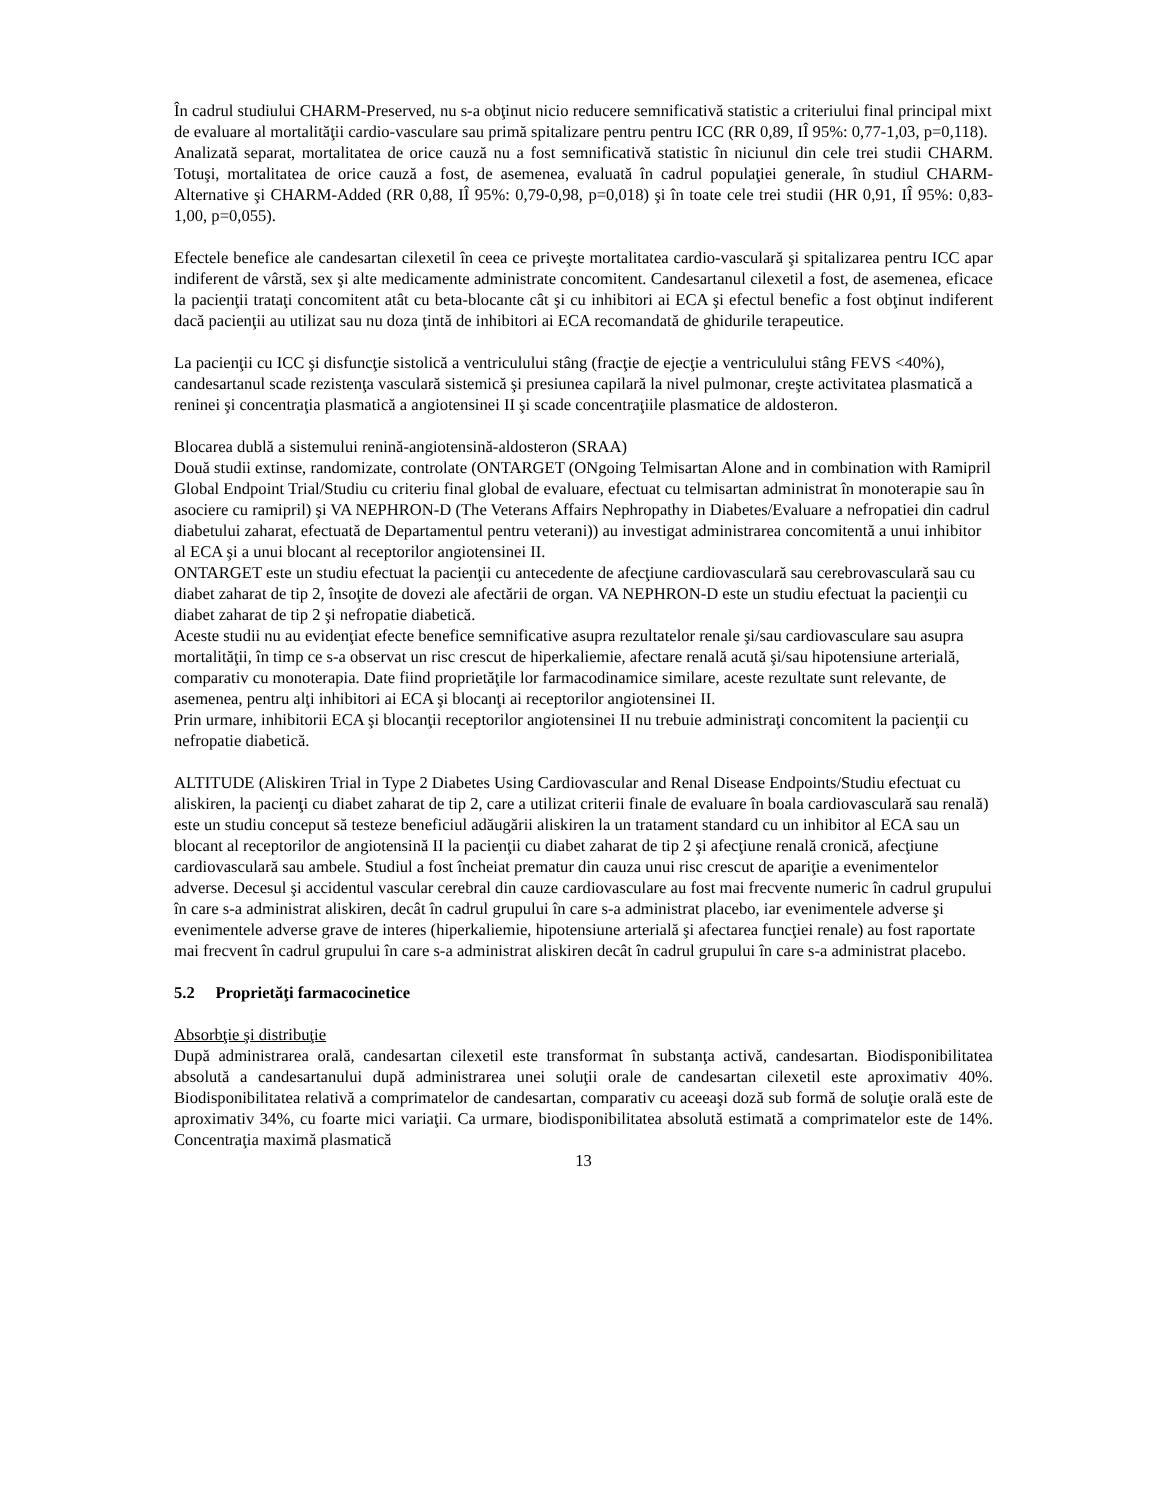În cadrul studiului CHARM-Preserved, nu s-a obţinut nicio reducere semnificativă statistic a criteriului final principal mixt de evaluare al mortalităţii cardio-vasculare sau primă spitalizare pentru pentru ICC (RR 0,89, IÎ 95%: 0,77-1,03, p=0,118).
Analizată separat, mortalitatea de orice cauză nu a fost semnificativă statistic în niciunul din cele trei studii CHARM. Totuşi, mortalitatea de orice cauză a fost, de asemenea, evaluată în cadrul populaţiei generale, în studiul CHARM-Alternative şi CHARM-Added (RR 0,88, IÎ 95%: 0,79-0,98, p=0,018) şi în toate cele trei studii (HR 0,91, IÎ 95%: 0,83-1,00, p=0,055).
Efectele benefice ale candesartan cilexetil în ceea ce priveşte mortalitatea cardio-vasculară şi spitalizarea pentru ICC apar indiferent de vârstă, sex şi alte medicamente administrate concomitent. Candesartanul cilexetil a fost, de asemenea, eficace la pacienţii trataţi concomitent atât cu beta-blocante cât şi cu inhibitori ai ECA şi efectul benefic a fost obţinut indiferent dacă pacienţii au utilizat sau nu doza ţintă de inhibitori ai ECA recomandată de ghidurile terapeutice.
La pacienţii cu ICC şi disfuncţie sistolică a ventriculului stâng (fracţie de ejecţie a ventriculului stâng FEVS <40%), candesartanul scade rezistenţa vasculară sistemică şi presiunea capilară la nivel pulmonar, creşte activitatea plasmatică a reninei şi concentraţia plasmatică a angiotensinei II şi scade concentraţiile plasmatice de aldosteron.
Blocarea dublă a sistemului renină-angiotensină-aldosteron (SRAA)
Două studii extinse, randomizate, controlate (ONTARGET (ONgoing Telmisartan Alone and in combination with Ramipril Global Endpoint Trial/Studiu cu criteriu final global de evaluare, efectuat cu telmisartan administrat în monoterapie sau în asociere cu ramipril) şi VA NEPHRON-D (The Veterans Affairs Nephropathy in Diabetes/Evaluare a nefropatiei din cadrul diabetului zaharat, efectuată de Departamentul pentru veterani)) au investigat administrarea concomitentă a unui inhibitor al ECA şi a unui blocant al receptorilor angiotensinei II.
ONTARGET este un studiu efectuat la pacienţii cu antecedente de afecţiune cardiovasculară sau cerebrovasculară sau cu diabet zaharat de tip 2, însoţite de dovezi ale afectării de organ. VA NEPHRON-D este un studiu efectuat la pacienţii cu diabet zaharat de tip 2 şi nefropatie diabetică.
Aceste studii nu au evidenţiat efecte benefice semnificative asupra rezultatelor renale şi/sau cardiovasculare sau asupra mortalităţii, în timp ce s-a observat un risc crescut de hiperkaliemie, afectare renală acută şi/sau hipotensiune arterială, comparativ cu monoterapia. Date fiind proprietăţile lor farmacodinamice similare, aceste rezultate sunt relevante, de asemenea, pentru alţi inhibitori ai ECA şi blocanţi ai receptorilor angiotensinei II.
Prin urmare, inhibitorii ECA şi blocanţii receptorilor angiotensinei II nu trebuie administraţi concomitent la pacienţii cu nefropatie diabetică.
ALTITUDE (Aliskiren Trial in Type 2 Diabetes Using Cardiovascular and Renal Disease Endpoints/Studiu efectuat cu aliskiren, la pacienţi cu diabet zaharat de tip 2, care a utilizat criterii finale de evaluare în boala cardiovasculară sau renală) este un studiu conceput să testeze beneficiul adăugării aliskiren la un tratament standard cu un inhibitor al ECA sau un blocant al receptorilor de angiotensină II la pacienţii cu diabet zaharat de tip 2 şi afecţiune renală cronică, afecţiune cardiovasculară sau ambele. Studiul a fost încheiat prematur din cauza unui risc crescut de apariţie a evenimentelor adverse. Decesul şi accidentul vascular cerebral din cauze cardiovasculare au fost mai frecvente numeric în cadrul grupului în care s-a administrat aliskiren, decât în cadrul grupului în care s-a administrat placebo, iar evenimentele adverse şi evenimentele adverse grave de interes (hiperkaliemie, hipotensiune arterială şi afectarea funcţiei renale) au fost raportate mai frecvent în cadrul grupului în care s-a administrat aliskiren decât în cadrul grupului în care s-a administrat placebo.
5.2 Proprietăţi farmacocinetice
Absorbţie şi distribuţie
După administrarea orală, candesartan cilexetil este transformat în substanţa activă, candesartan. Biodisponibilitatea absolută a candesartanului după administrarea unei soluţii orale de candesartan cilexetil este aproximativ 40%. Biodisponibilitatea relativă a comprimatelor de candesartan, comparativ cu aceeaşi doză sub formă de soluţie orală este de aproximativ 34%, cu foarte mici variaţii. Ca urmare, biodisponibilitatea absolută estimată a comprimatelor este de 14%. Concentraţia maximă plasmatică
13